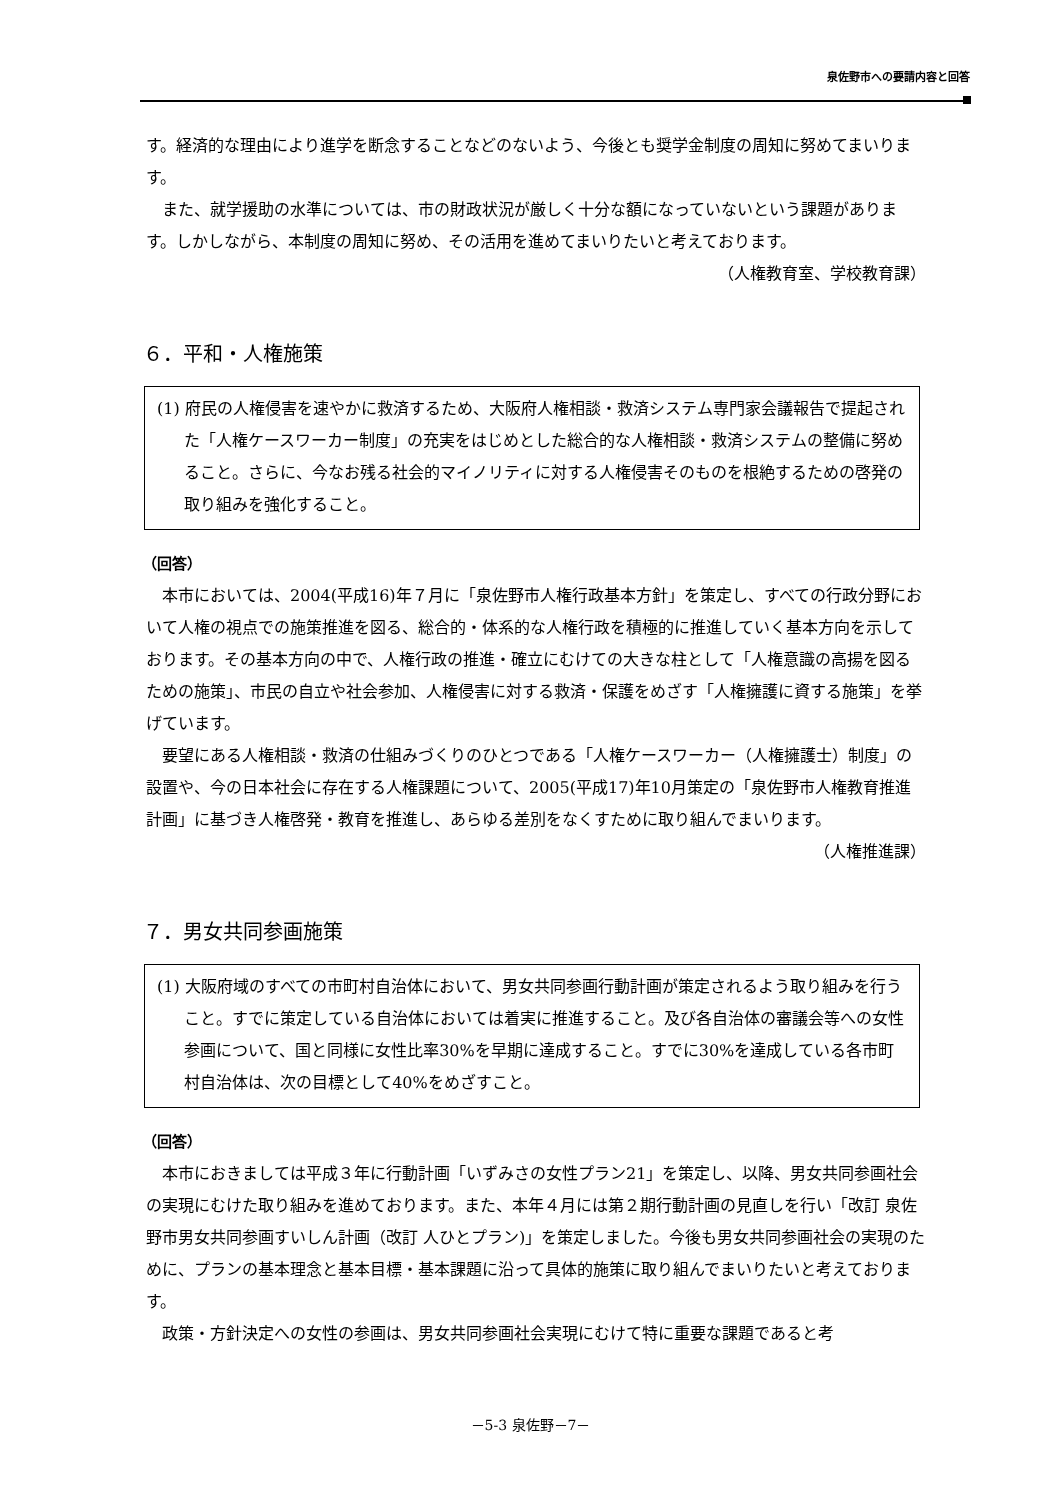泉佐野市への要請内容と回答
す。経済的な理由により進学を断念することなどのないよう、今後とも奨学金制度の周知に努めてまいります。
また、就学援助の水準については、市の財政状況が厳しく十分な額になっていないという課題があります。しかしながら、本制度の周知に努め、その活用を進めてまいりたいと考えております。
（人権教育室、学校教育課）
６．平和・人権施策
(1) 府民の人権侵害を速やかに救済するため、大阪府人権相談・救済システム専門家会議報告で提起された「人権ケースワーカー制度」の充実をはじめとした総合的な人権相談・救済システムの整備に努めること。さらに、今なお残る社会的マイノリティに対する人権侵害そのものを根絶するための啓発の取り組みを強化すること。
（回答）
本市においては、2004(平成16)年７月に「泉佐野市人権行政基本方針」を策定し、すべての行政分野において人権の視点での施策推進を図る、総合的・体系的な人権行政を積極的に推進していく基本方向を示しております。その基本方向の中で、人権行政の推進・確立にむけての大きな柱として「人権意識の高揚を図るための施策」、市民の自立や社会参加、人権侵害に対する救済・保護をめざす「人権擁護に資する施策」を挙げています。
要望にある人権相談・救済の仕組みづくりのひとつである「人権ケースワーカー（人権擁護士）制度」の設置や、今の日本社会に存在する人権課題について、2005(平成17)年10月策定の「泉佐野市人権教育推進計画」に基づき人権啓発・教育を推進し、あらゆる差別をなくすために取り組んでまいります。
（人権推進課）
７．男女共同参画施策
(1) 大阪府域のすべての市町村自治体において、男女共同参画行動計画が策定されるよう取り組みを行うこと。すでに策定している自治体においては着実に推進すること。及び各自治体の審議会等への女性参画について、国と同様に女性比率30%を早期に達成すること。すでに30%を達成している各市町村自治体は、次の目標として40%をめざすこと。
（回答）
本市におきましては平成３年に行動計画「いずみさの女性プラン21」を策定し、以降、男女共同参画社会の実現にむけた取り組みを進めております。また、本年４月には第２期行動計画の見直しを行い「改訂 泉佐野市男女共同参画すいしん計画（改訂 人ひとプラン)」を策定しました。今後も男女共同参画社会の実現のために、プランの基本理念と基本目標・基本課題に沿って具体的施策に取り組んでまいりたいと考えております。
政策・方針決定への女性の参画は、男女共同参画社会実現にむけて特に重要な課題であると考
－5-3 泉佐野－7－